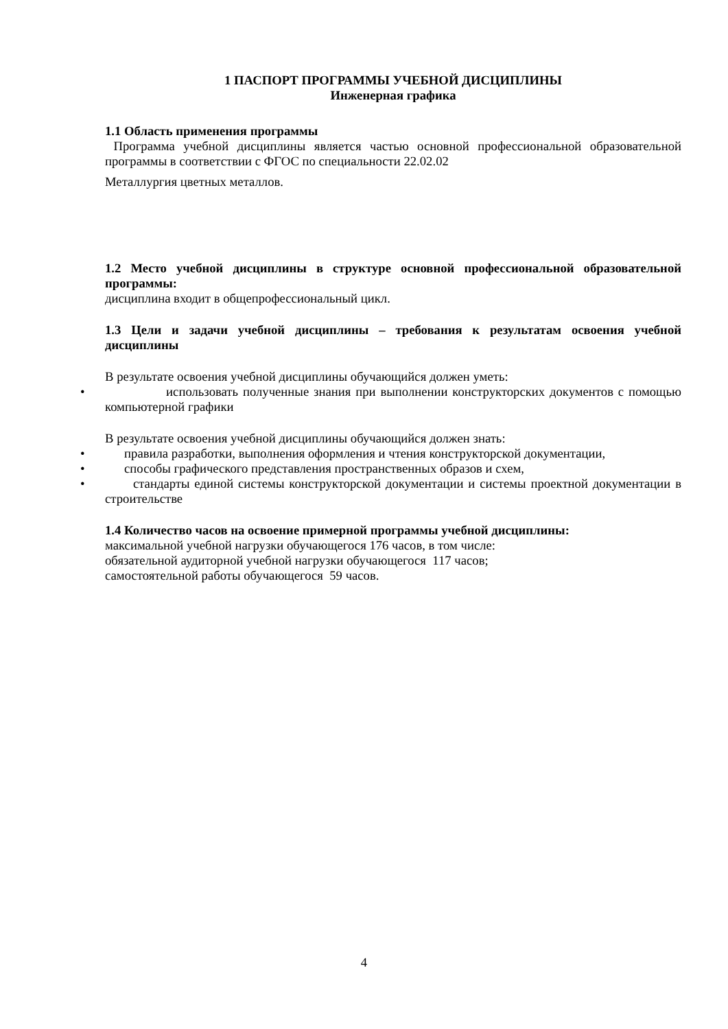1 ПАСПОРТ ПРОГРАММЫ УЧЕБНОЙ ДИСЦИПЛИНЫ
Инженерная графика
1.1 Область применения программы
Программа учебной дисциплины является частью основной профессиональной образовательной программы в соответствии с ФГОС по специальности 22.02.02
Металлургия цветных металлов.
1.2 Место учебной дисциплины в структуре основной профессиональной образовательной программы:
дисциплина входит в общепрофессиональный цикл.
1.3 Цели и задачи учебной дисциплины – требования к результатам освоения учебной дисциплины
В результате освоения учебной дисциплины обучающийся должен уметь:
• использовать полученные знания при выполнении конструкторских документов с помощью компьютерной графики
В результате освоения учебной дисциплины обучающийся должен знать:
• правила разработки, выполнения оформления и чтения конструкторской документации,
• способы графического представления пространственных образов и схем,
• стандарты единой системы конструкторской документации и системы проектной документации в строительстве
1.4 Количество часов на освоение примерной программы учебной дисциплины:
максимальной учебной нагрузки обучающегося 176 часов, в том числе:
обязательной аудиторной учебной нагрузки обучающегося 117 часов;
самостоятельной работы обучающегося 59 часов.
4